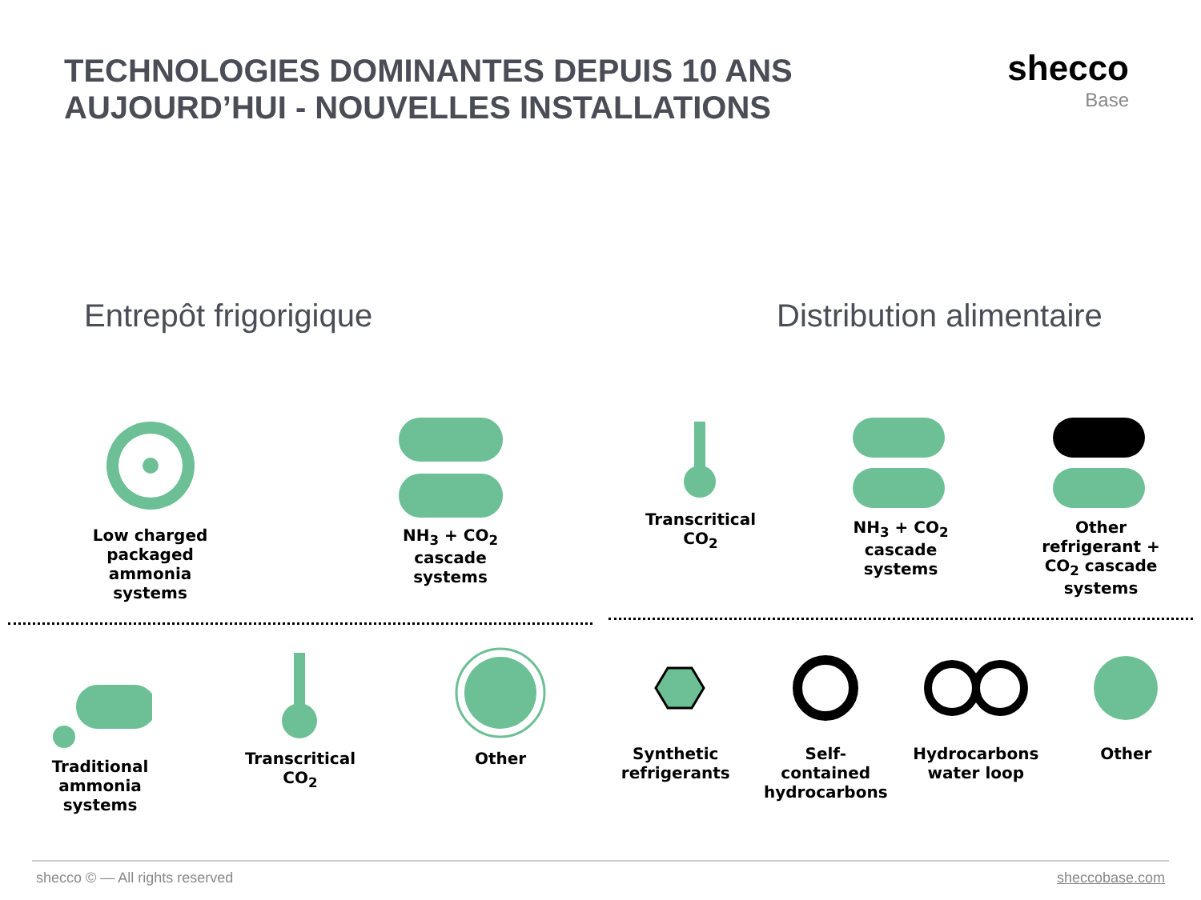TECHNOLOGIES DOMINANTES DEPUIS 10 ANS
AUJOURD’HUI - NOUVELLES INSTALLATIONS
shecco
Base
Entrepôt frigorigique
Low charged packaged ammonia systems
NH<sub>3</sub> + CO<sub>2</sub> cascade systems
Traditional ammonia systems
Transcritical CO<sub>2</sub>
Other
Distribution alimentaire
Transcritical CO<sub>2</sub>
NH<sub>3</sub> + CO<sub>2</sub> cascade systems
Other refrigerant + CO<sub>2</sub> cascade systems
Synthetic refrigerants
Self-contained hydrocarbons
Hydrocarbons water loop
Other
shecco © — All rights reserved sheccobase.com